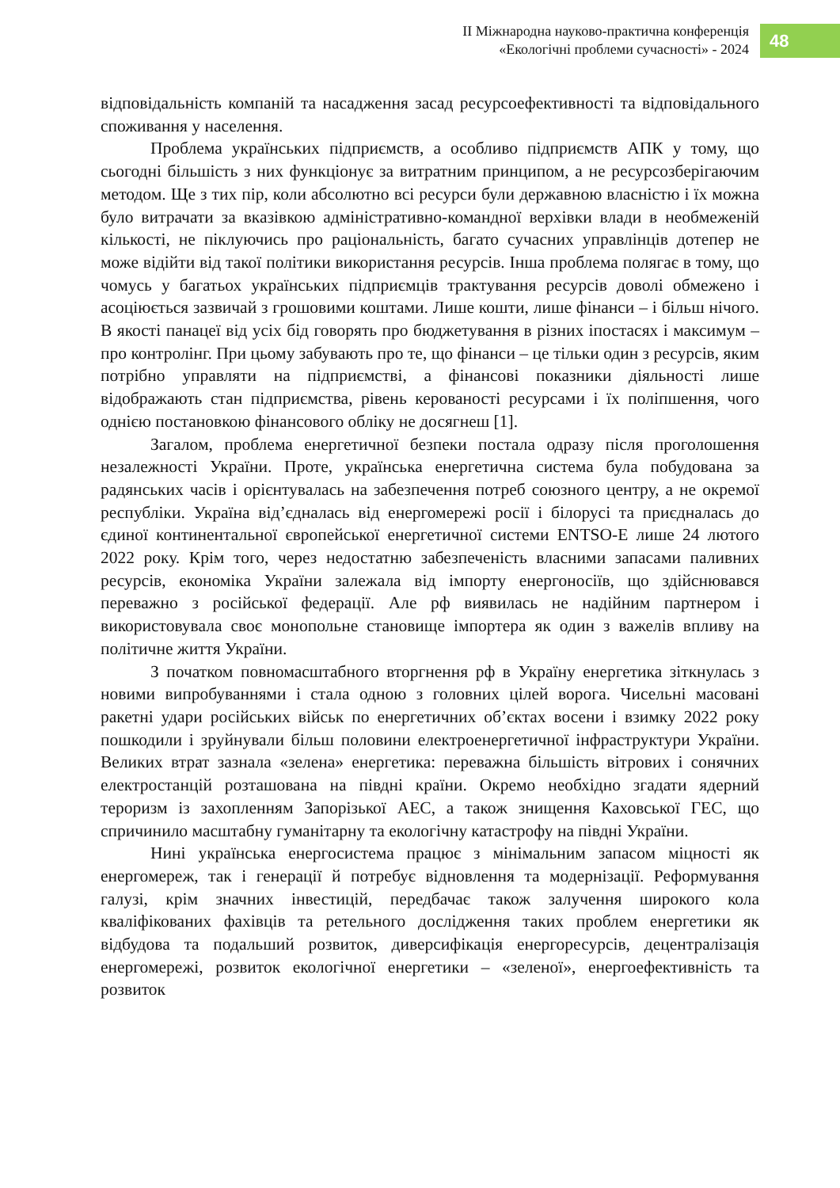ІІ Міжнародна науково-практична конференція
«Екологічні проблеми сучасності» - 2024
48
відповідальність компаній та насадження засад ресурсоефективності та відповідального споживання у населення.
Проблема українських підприємств, а особливо підприємств АПК у тому, що сьогодні більшість з них функціонує за витратним принципом, а не ресурсозберігаючим методом. Ще з тих пір, коли абсолютно всі ресурси були державною власністю і їх можна було витрачати за вказівкою адміністративно-командної верхівки влади в необмеженій кількості, не піклуючись про раціональність, багато сучасних управлінців дотепер не може відійти від такої політики використання ресурсів. Інша проблема полягає в тому, що чомусь у багатьох українських підприємців трактування ресурсів доволі обмежено і асоціюється зазвичай з грошовими коштами. Лише кошти, лише фінанси – і більш нічого. В якості панацеї від усіх бід говорять про бюджетування в різних іпостасях і максимум – про контролінг. При цьому забувають про те, що фінанси – це тільки один з ресурсів, яким потрібно управляти на підприємстві, а фінансові показники діяльності лише відображають стан підприємства, рівень керованості ресурсами і їх поліпшення, чого однією постановкою фінансового обліку не досягнеш [1].
Загалом, проблема енергетичної безпеки постала одразу після проголошення незалежності України. Проте, українська енергетична система була побудована за радянських часів і орієнтувалась на забезпечення потреб союзного центру, а не окремої республіки. Україна від’єдналась від енергомережі росії і білорусі та приєдналась до єдиної континентальної європейської енергетичної системи ENTSO-E лише 24 лютого 2022 року. Крім того, через недостатню забезпеченість власними запасами паливних ресурсів, економіка України залежала від імпорту енергоносіїв, що здійснювався переважно з російської федерації. Але рф виявилась не надійним партнером і використовувала своє монопольне становище імпортера як один з важелів впливу на політичне життя України.
З початком повномасштабного вторгнення рф в Україну енергетика зіткнулась з новими випробуваннями і стала одною з головних цілей ворога. Чисельні масовані ракетні удари російських військ по енергетичних об’єктах восени і взимку 2022 року пошкодили і зруйнували більш половини електроенергетичної інфраструктури України. Великих втрат зазнала «зелена» енергетика: переважна більшість вітрових і сонячних електростанцій розташована на півдні країни. Окремо необхідно згадати ядерний тероризм із захопленням Запорізької АЕС, а також знищення Каховської ГЕС, що спричинило масштабну гуманітарну та екологічну катастрофу на півдні України.
Нині українська енергосистема працює з мінімальним запасом міцності як енергомереж, так і генерації й потребує відновлення та модернізації. Реформування галузі, крім значних інвестицій, передбачає також залучення широкого кола кваліфікованих фахівців та ретельного дослідження таких проблем енергетики як відбудова та подальший розвиток, диверсифікація енергоресурсів, децентралізація енергомережі, розвиток екологічної енергетики – «зеленої», енергоефективність та розвиток